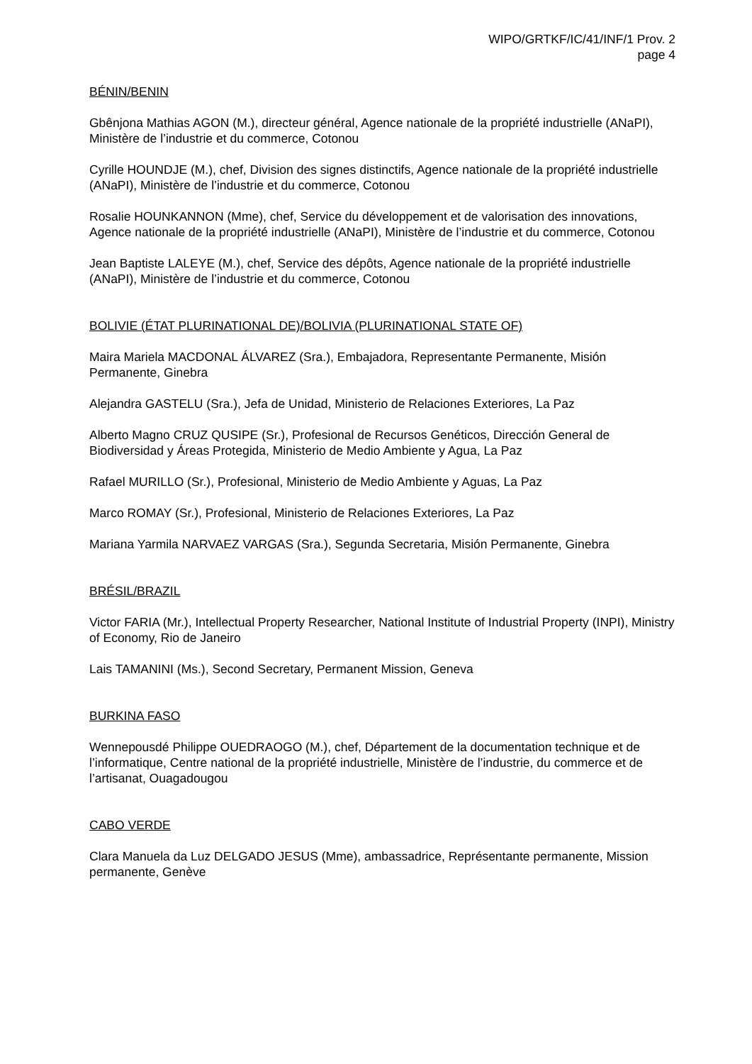WIPO/GRTKF/IC/41/INF/1 Prov. 2
page 4
BÉNIN/BENIN
Gbênjona Mathias AGON (M.), directeur général, Agence nationale de la propriété industrielle (ANaPI), Ministère de l’industrie et du commerce, Cotonou
Cyrille HOUNDJE (M.), chef, Division des signes distinctifs, Agence nationale de la propriété industrielle (ANaPI), Ministère de l’industrie et du commerce, Cotonou
Rosalie HOUNKANNON (Mme), chef, Service du développement et de valorisation des innovations, Agence nationale de la propriété industrielle (ANaPI), Ministère de l’industrie et du commerce, Cotonou
Jean Baptiste LALEYE (M.), chef, Service des dépôts, Agence nationale de la propriété industrielle (ANaPI), Ministère de l’industrie et du commerce, Cotonou
BOLIVIE (ÉTAT PLURINATIONAL DE)/BOLIVIA (PLURINATIONAL STATE OF)
Maira Mariela MACDONAL ÁLVAREZ (Sra.), Embajadora, Representante Permanente, Misión Permanente, Ginebra
Alejandra GASTELU (Sra.), Jefa de Unidad, Ministerio de Relaciones Exteriores, La Paz
Alberto Magno CRUZ QUSIPE (Sr.), Profesional de Recursos Genéticos, Dirección General de Biodiversidad y Áreas Protegida, Ministerio de Medio Ambiente y Agua, La Paz
Rafael MURILLO (Sr.), Profesional, Ministerio de Medio Ambiente y Aguas, La Paz
Marco ROMAY (Sr.), Profesional, Ministerio de Relaciones Exteriores, La Paz
Mariana Yarmila NARVAEZ VARGAS (Sra.), Segunda Secretaria, Misión Permanente, Ginebra
BRÉSIL/BRAZIL
Victor FARIA (Mr.), Intellectual Property Researcher, National Institute of Industrial Property (INPI), Ministry of Economy, Rio de Janeiro
Lais TAMANINI (Ms.), Second Secretary, Permanent Mission, Geneva
BURKINA FASO
Wennepousdé Philippe OUEDRAOGO (M.), chef, Département de la documentation technique et de l’informatique, Centre national de la propriété industrielle, Ministère de l’industrie, du commerce et de l’artisanat, Ouagadougou
CABO VERDE
Clara Manuela da Luz DELGADO JESUS (Mme), ambassadrice, Représentante permanente, Mission permanente, Genève